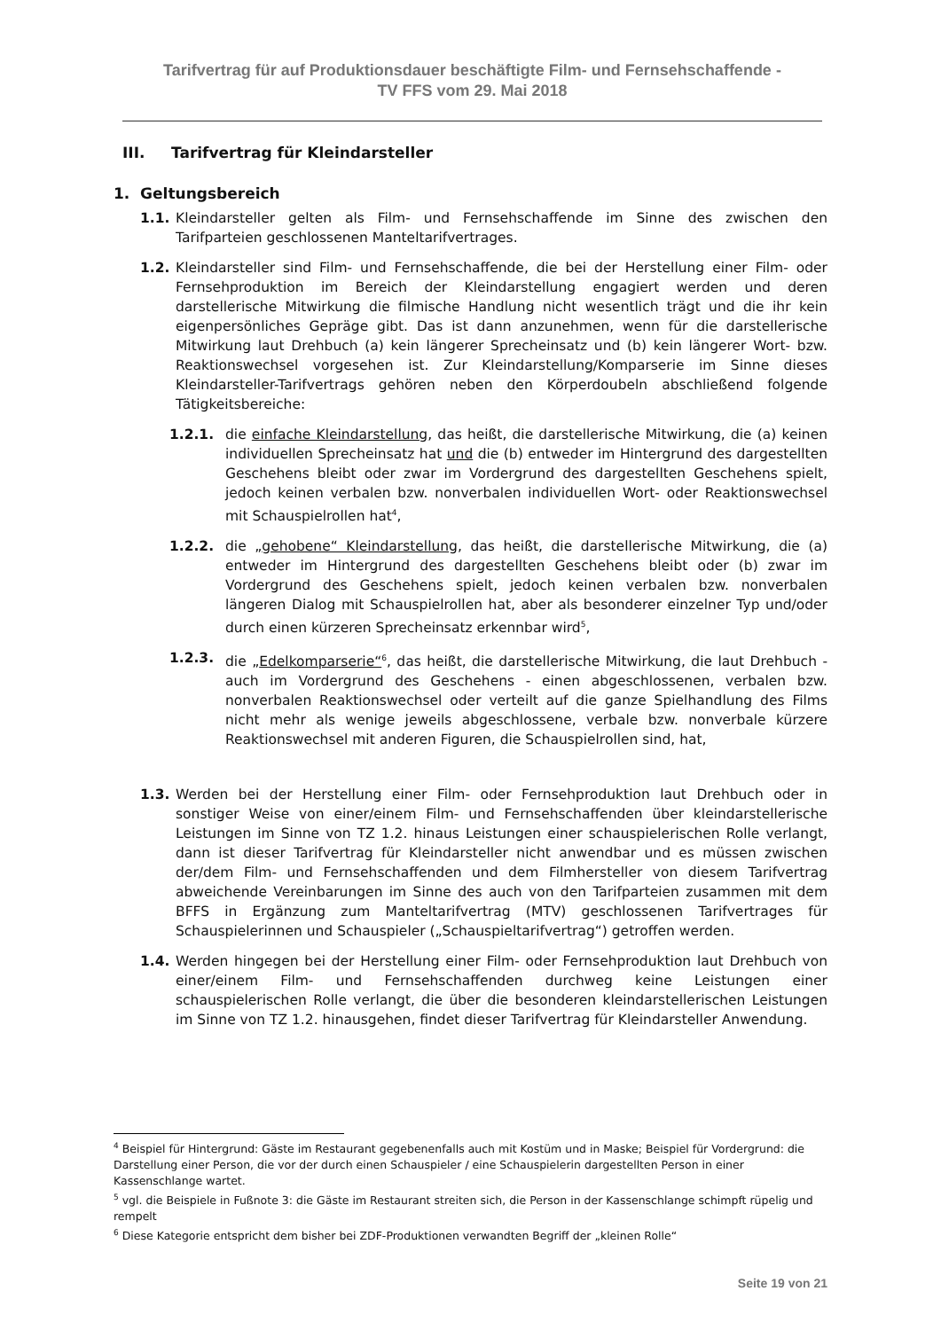Tarifvertrag für auf Produktionsdauer beschäftigte Film- und Fernsehschaffende -
TV FFS vom 29. Mai 2018
III. Tarifvertrag für Kleindarsteller
1. Geltungsbereich
1.1. Kleindarsteller gelten als Film- und Fernsehschaffende im Sinne des zwischen den Tarifparteien geschlossenen Manteltarifvertrages.
1.2. Kleindarsteller sind Film- und Fernsehschaffende, die bei der Herstellung einer Film- oder Fernsehproduktion im Bereich der Kleindarstellung engagiert werden und deren darstellerische Mitwirkung die filmische Handlung nicht wesentlich trägt und die ihr kein eigenpersönliches Gepräge gibt. Das ist dann anzunehmen, wenn für die darstellerische Mitwirkung laut Drehbuch (a) kein längerer Sprecheinsatz und (b) kein längerer Wort- bzw. Reaktionswechsel vorgesehen ist. Zur Kleindarstellung/Komparserie im Sinne dieses Kleindarsteller-Tarifvertrags gehören neben den Körperdoubeln abschließend folgende Tätigkeitsbereiche:
1.2.1. die einfache Kleindarstellung, das heißt, die darstellerische Mitwirkung, die (a) keinen individuellen Sprecheinsatz hat und die (b) entweder im Hintergrund des dargestellten Geschehens bleibt oder zwar im Vordergrund des dargestellten Geschehens spielt, jedoch keinen verbalen bzw. nonverbalen individuellen Wort- oder Reaktionswechsel mit Schauspielrollen hat<sup>4</sup>,
1.2.2. die „gehobene“ Kleindarstellung, das heißt, die darstellerische Mitwirkung, die (a) entweder im Hintergrund des dargestellten Geschehens bleibt oder (b) zwar im Vordergrund des Geschehens spielt, jedoch keinen verbalen bzw. nonverbalen längeren Dialog mit Schauspielrollen hat, aber als besonderer einzelner Typ und/oder durch einen kürzeren Sprecheinsatz erkennbar wird<sup>5</sup>,
1.2.3. die „Edelkomparserie“<sup>6</sup>, das heißt, die darstellerische Mitwirkung, die laut Drehbuch - auch im Vordergrund des Geschehens - einen abgeschlossenen, verbalen bzw. nonverbalen Reaktionswechsel oder verteilt auf die ganze Spielhandlung des Films nicht mehr als wenige jeweils abgeschlossene, verbale bzw. nonverbale kürzere Reaktionswechsel mit anderen Figuren, die Schauspielrollen sind, hat,
1.3. Werden bei der Herstellung einer Film- oder Fernsehproduktion laut Drehbuch oder in sonstiger Weise von einer/einem Film- und Fernsehschaffenden über kleindarstellerische Leistungen im Sinne von TZ 1.2. hinaus Leistungen einer schauspielerischen Rolle verlangt, dann ist dieser Tarifvertrag für Kleindarsteller nicht anwendbar und es müssen zwischen der/dem Film- und Fernsehschaffenden und dem Filmhersteller von diesem Tarifvertrag abweichende Vereinbarungen im Sinne des auch von den Tarifparteien zusammen mit dem BFFS in Ergänzung zum Manteltarifvertrag (MTV) geschlossenen Tarifvertrages für Schauspielerinnen und Schauspieler („Schauspieltarifvertrag“) getroffen werden.
1.4. Werden hingegen bei der Herstellung einer Film- oder Fernsehproduktion laut Drehbuch von einer/einem Film- und Fernsehschaffenden durchweg keine Leistungen einer schauspielerischen Rolle verlangt, die über die besonderen kleindarstellerischen Leistungen im Sinne von TZ 1.2. hinausgehen, findet dieser Tarifvertrag für Kleindarsteller Anwendung.
<sup>4</sup> Beispiel für Hintergrund: Gäste im Restaurant gegebenenfalls auch mit Kostüm und in Maske; Beispiel für Vordergrund: die Darstellung einer Person, die vor der durch einen Schauspieler / eine Schauspielerin dargestellten Person in einer Kassenschlange wartet.
<sup>5</sup> vgl. die Beispiele in Fußnote 3: die Gäste im Restaurant streiten sich, die Person in der Kassenschlange schimpft rüpelig und rempelt
<sup>6</sup> Diese Kategorie entspricht dem bisher bei ZDF-Produktionen verwandten Begriff der „kleinen Rolle“
Seite 19 von 21